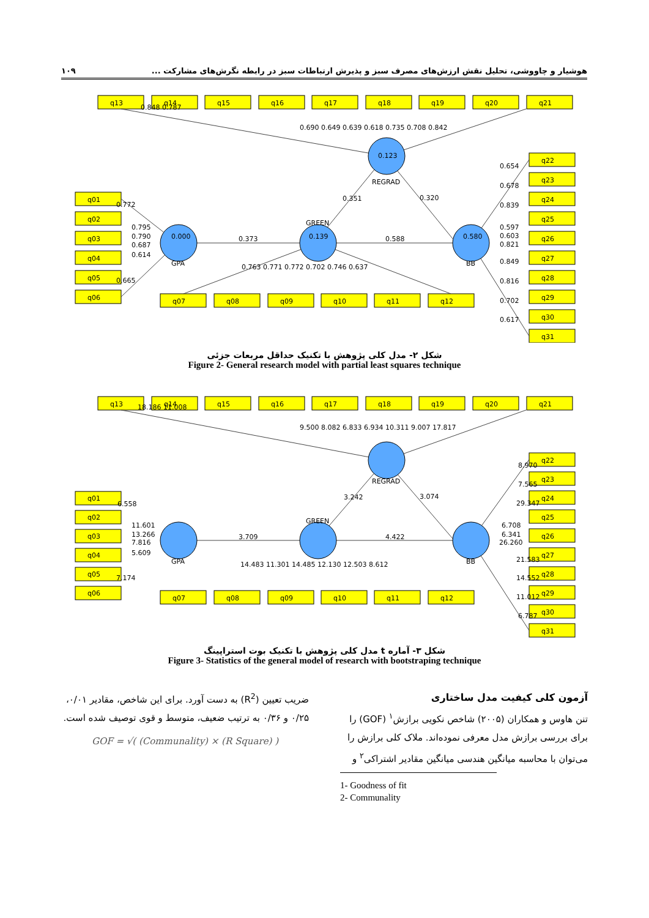هوشیار و چاووشی، تحلیل نقش ارزش‌های مصرف سبز و پذیرش ارتباطات سبز در رابطه نگرش‌های مشارکت ... ۱۰۹
q13
q14
q15
q16
q17
q18
q19
q20
q21
q01
q02
q03
q04
q05
q06
q07
q08
q09
q10
q11
q12
q22
q23
q24
q25
q26
q27
q28
q29
q30
q31
0.123
REGRAD
0.000
GPA
0.139
GREEN
0.580
BB
0.373
0.588
0.351
0.320
0.848 0.787
0.690 0.649 0.639 0.618 0.735 0.708 0.842
0.772
0.795
0.790
0.687
0.614
0.665
0.763 0.771 0.772 0.702 0.746 0.637
0.654
0.678
0.839
0.597
0.603
0.821
0.849
0.816
0.702
0.617
شکل ۲- مدل کلی پژوهش با تکنیک حداقل مربعات جزئی
Figure 2- General research model with partial least squares technique
q13
q14
q15
q16
q17
q18
q19
q20
q21
q01
q02
q03
q04
q05
q06
q07
q08
q09
q10
q11
q12
q22
q23
q24
q25
q26
q27
q28
q29
q30
q31
REGRAD
GPA
GREEN
BB
3.709
4.422
3.242
3.074
18.186 11.008
9.500 8.082 6.833 6.934 10.311 9.007 17.817
6.558
11.601
13.266
7.816
5.609
7.174
14.483 11.301 14.485 12.130 12.503 8.612
8.970
7.565
29.347
6.708
6.341
26.260
21.583
14.552
11.012
6.787
شکل ۳- آماره t مدل کلی پژوهش با تکنیک بوت استراپینگ
Figure 3- Statistics of the general model of research with bootstraping technique
آزمون کلی کیفیت مدل ساختاری
تنن هاوس و همکاران (۲۰۰۵) شاخص نکویی برازش<sup>۱</sup> (GOF) را برای بررسی برازش مدل معرفی نموده‌اند. ملاک کلی برازش را می‌توان با محاسبه میانگین هندسی میانگین مقادیر اشتراکی<sup>۲</sup> و
ضریب تعیین (R<sup>2</sup>) به دست آورد. برای این شاخص، مقادیر ۰/۰۱، ۰/۲۵ و ۰/۳۶ به ترتیب ضعیف، متوسط و قوی توصیف شده است.
GOF = √( (Communality) × (R Square) )
1- Goodness of fit
2- Communality